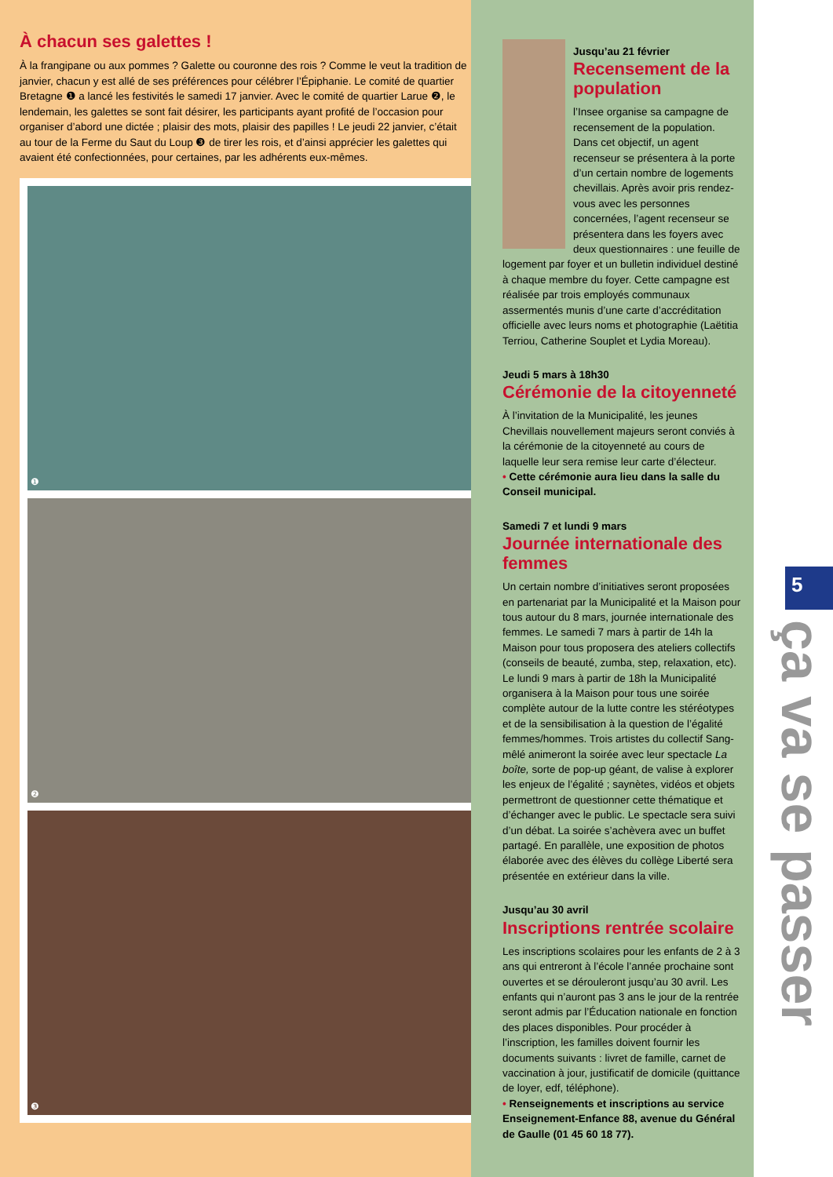À chacun ses galettes !
À la frangipane ou aux pommes ? Galette ou couronne des rois ? Comme le veut la tradition de janvier, chacun y est allé de ses préférences pour célébrer l’Épiphanie. Le comité de quartier Bretagne ❶ a lancé les festivités le samedi 17 janvier. Avec le comité de quartier Larue ❷, le lendemain, les galettes se sont fait désirer, les participants ayant profité de l’occasion pour organiser d’abord une dictée ; plaisir des mots, plaisir des papilles ! Le jeudi 22 janvier, c’était au tour de la Ferme du Saut du Loup ❸ de tirer les rois, et d’ainsi apprécier les galettes qui avaient été confectionnées, pour certaines, par les adhérents eux-mêmes.
❶
❷
❸
Jusqu’au 21 février
Recensement de la population
l’Insee organise sa campagne de recensement de la population. Dans cet objectif, un agent recenseur se présentera à la porte d’un certain nombre de logements chevillais. Après avoir pris rendez-vous avec les personnes concernées, l’agent recenseur se présentera dans les foyers avec deux questionnaires : une feuille de logement par foyer et un bulletin individuel destiné à chaque membre du foyer. Cette campagne est réalisée par trois employés communaux assermentés munis d’une carte d’accréditation officielle avec leurs noms et photographie (Laëtitia Terriou, Catherine Souplet et Lydia Moreau).
Jeudi 5 mars à 18h30
Cérémonie de la citoyenneté
À l’invitation de la Municipalité, les jeunes Chevillais nouvellement majeurs seront conviés à la cérémonie de la citoyenneté au cours de laquelle leur sera remise leur carte d’électeur.
• Cette cérémonie aura lieu dans la salle du Conseil municipal.
Samedi 7 et lundi 9 mars
Journée internationale des femmes
Un certain nombre d’initiatives seront proposées en partenariat par la Municipalité et la Maison pour tous autour du 8 mars, journée internationale des femmes. Le samedi 7 mars à partir de 14h la Maison pour tous proposera des ateliers collectifs (conseils de beauté, zumba, step, relaxation, etc). Le lundi 9 mars à partir de 18h la Municipalité organisera à la Maison pour tous une soirée complète autour de la lutte contre les stéréotypes et de la sensibilisation à la question de l’égalité femmes/hommes. Trois artistes du collectif Sang-mêlé animeront la soirée avec leur spectacle La boîte, sorte de pop-up géant, de valise à explorer les enjeux de l’égalité ; saynètes, vidéos et objets permettront de questionner cette thématique et d’échanger avec le public. Le spectacle sera suivi d’un débat. La soirée s’achèvera avec un buffet partagé. En parallèle, une exposition de photos élaborée avec des élèves du collège Liberté sera présentée en extérieur dans la ville.
Jusqu’au 30 avril
Inscriptions rentrée scolaire
Les inscriptions scolaires pour les enfants de 2 à 3 ans qui entreront à l’école l’année prochaine sont ouvertes et se dérouleront jusqu’au 30 avril. Les enfants qui n’auront pas 3 ans le jour de la rentrée seront admis par l’Éducation nationale en fonction des places disponibles. Pour procéder à l’inscription, les familles doivent fournir les documents suivants : livret de famille, carnet de vaccination à jour, justificatif de domicile (quittance de loyer, edf, téléphone).
• Renseignements et inscriptions au service Enseignement-Enfance 88, avenue du Général de Gaulle (01 45 60 18 77).
5
ça va se passer